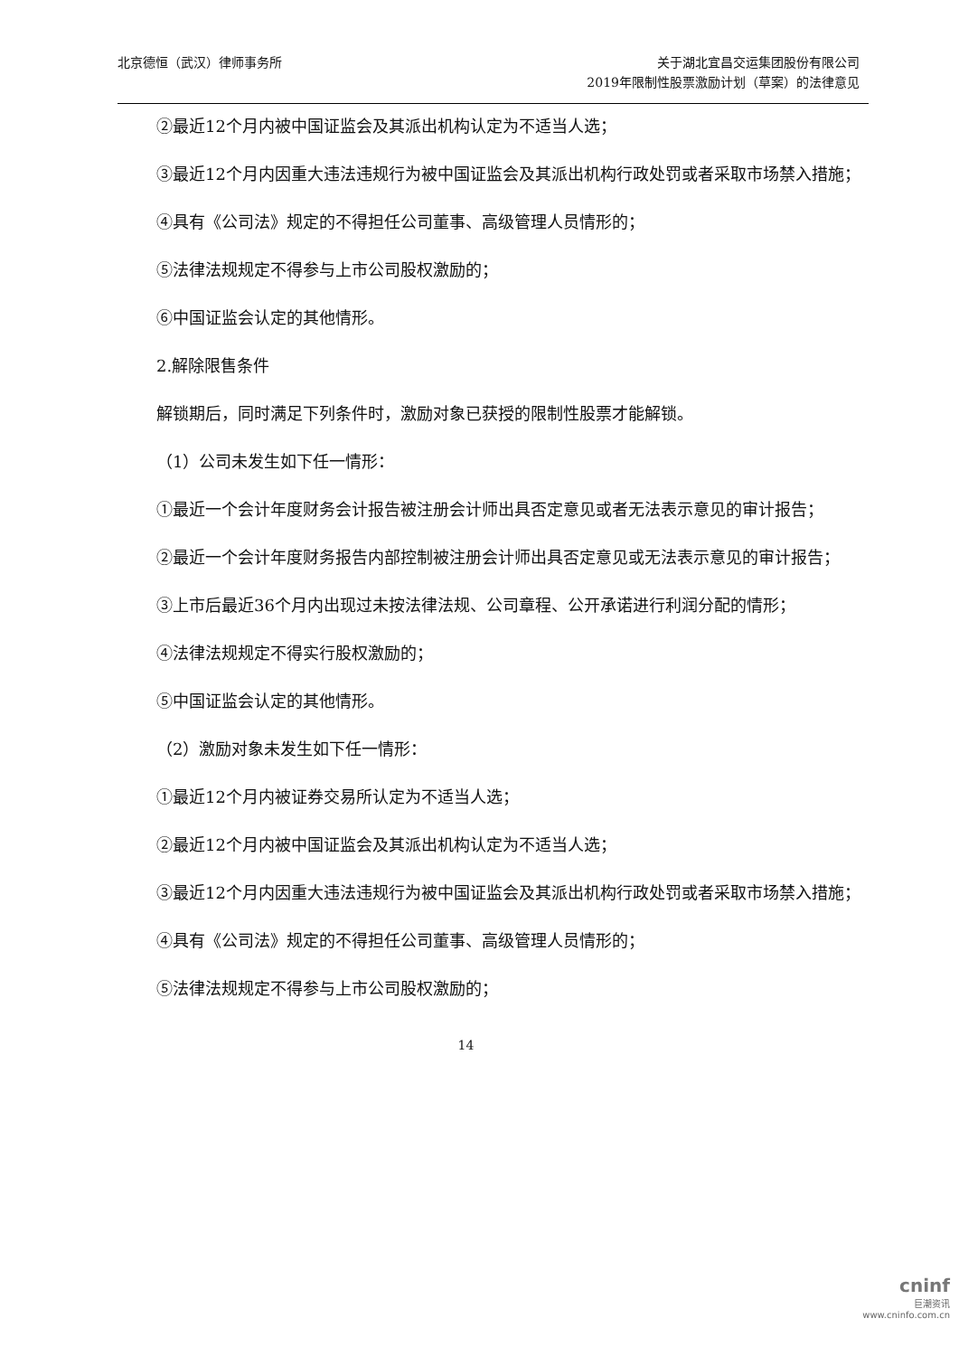北京德恒（武汉）律师事务所 关于湖北宜昌交运集团股份有限公司
2019年限制性股票激励计划（草案）的法律意见
②最近12个月内被中国证监会及其派出机构认定为不适当人选；
③最近12个月内因重大违法违规行为被中国证监会及其派出机构行政处罚或者采取市场禁入措施；
④具有《公司法》规定的不得担任公司董事、高级管理人员情形的；
⑤法律法规规定不得参与上市公司股权激励的；
⑥中国证监会认定的其他情形。
2.解除限售条件
解锁期后，同时满足下列条件时，激励对象已获授的限制性股票才能解锁。
（1）公司未发生如下任一情形：
①最近一个会计年度财务会计报告被注册会计师出具否定意见或者无法表示意见的审计报告；
②最近一个会计年度财务报告内部控制被注册会计师出具否定意见或无法表示意见的审计报告；
③上市后最近36个月内出现过未按法律法规、公司章程、公开承诺进行利润分配的情形；
④法律法规规定不得实行股权激励的；
⑤中国证监会认定的其他情形。
（2）激励对象未发生如下任一情形：
①最近12个月内被证券交易所认定为不适当人选；
②最近12个月内被中国证监会及其派出机构认定为不适当人选；
③最近12个月内因重大违法违规行为被中国证监会及其派出机构行政处罚或者采取市场禁入措施；
④具有《公司法》规定的不得担任公司董事、高级管理人员情形的；
⑤法律法规规定不得参与上市公司股权激励的；
14
cninf
巨潮资讯
www.cninfo.com.cn